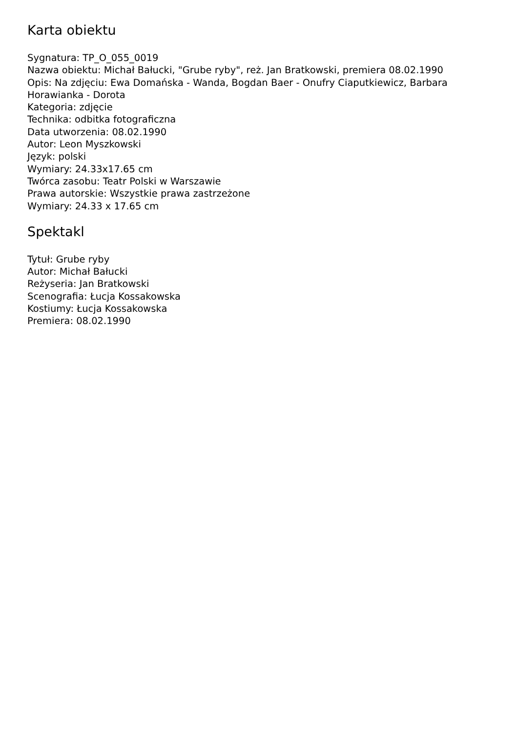Karta obiektu
Sygnatura: TP_O_055_0019
Nazwa obiektu: Michał Bałucki, "Grube ryby", reż. Jan Bratkowski, premiera 08.02.1990
Opis: Na zdjęciu: Ewa Domańska - Wanda, Bogdan Baer - Onufry Ciaputkiewicz, Barbara Horawianka - Dorota
Kategoria: zdjęcie
Technika: odbitka fotograficzna
Data utworzenia: 08.02.1990
Autor: Leon Myszkowski
Język: polski
Wymiary: 24.33x17.65 cm
Twórca zasobu: Teatr Polski w Warszawie
Prawa autorskie: Wszystkie prawa zastrzeżone
Wymiary: 24.33 x 17.65 cm
Spektakl
Tytuł: Grube ryby
Autor: Michał Bałucki
Reżyseria: Jan Bratkowski
Scenografia: Łucja Kossakowska
Kostiumy: Łucja Kossakowska
Premiera: 08.02.1990